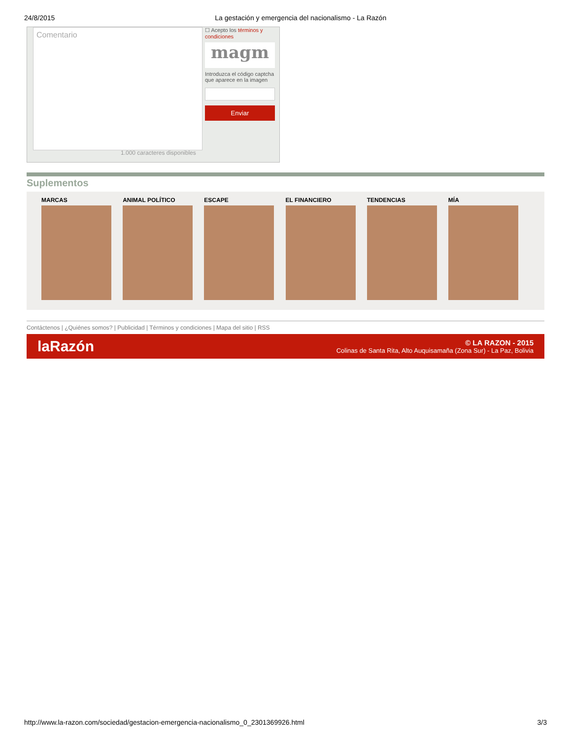24/8/2015 La gestación y emergencia del nacionalismo - La Razón
Comentario
1.000 caracteres disponibles
☐ Acepto los términos y condiciones
magm
Introduzca el código captcha que aparece en la imagen
Enviar
Suplementos
MARCAS ANIMAL POLÍTICO ESCAPE EL FINANCIERO TENDENCIAS MÍA
Contáctenos | ¿Quiénes somos? | Publicidad | Términos y condiciones | Mapa del sitio | RSS
laRazón
© LA RAZON - 2015
Colinas de Santa Rita, Alto Auquisamaña (Zona Sur) - La Paz, Bolivia
http://www.la-razon.com/sociedad/gestacion-emergencia-nacionalismo_0_2301369926.html 3/3